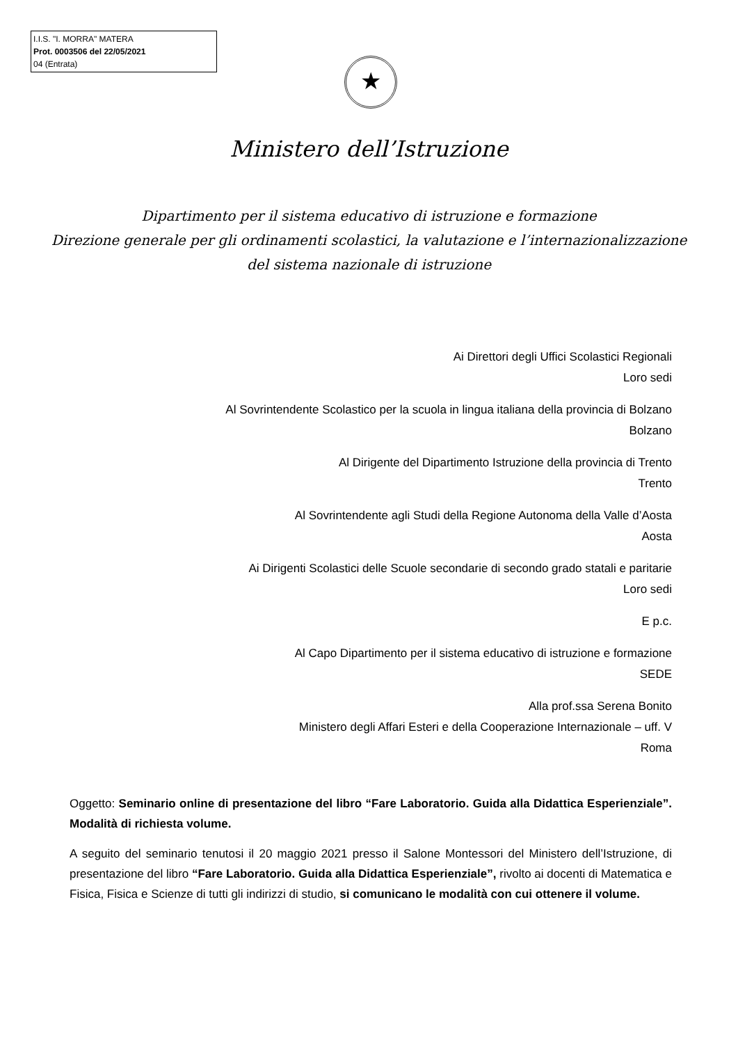I.I.S. "I. MORRA" MATERA
Prot. 0003506 del 22/05/2021
04 (Entrata)
★
Ministero dell’Istruzione
Dipartimento per il sistema educativo di istruzione e formazione
Direzione generale per gli ordinamenti scolastici, la valutazione e l’internazionalizzazione
del sistema nazionale di istruzione
Ai Direttori degli Uffici Scolastici Regionali
Loro sedi
Al Sovrintendente Scolastico per la scuola in lingua italiana della provincia di Bolzano
Bolzano
Al Dirigente del Dipartimento Istruzione della provincia di Trento
Trento
Al Sovrintendente agli Studi della Regione Autonoma della Valle d’Aosta
Aosta
Ai Dirigenti Scolastici delle Scuole secondarie di secondo grado statali e paritarie
Loro sedi
E p.c.
Al Capo Dipartimento per il sistema educativo di istruzione e formazione
SEDE
Alla prof.ssa Serena Bonito
Ministero degli Affari Esteri e della Cooperazione Internazionale – uff. V
Roma
Oggetto: Seminario online di presentazione del libro “Fare Laboratorio. Guida alla Didattica Esperienziale”. Modalità di richiesta volume.
A seguito del seminario tenutosi il 20 maggio 2021 presso il Salone Montessori del Ministero dell’Istruzione, di presentazione del libro “Fare Laboratorio. Guida alla Didattica Esperienziale”, rivolto ai docenti di Matematica e Fisica, Fisica e Scienze di tutti gli indirizzi di studio, si comunicano le modalità con cui ottenere il volume.